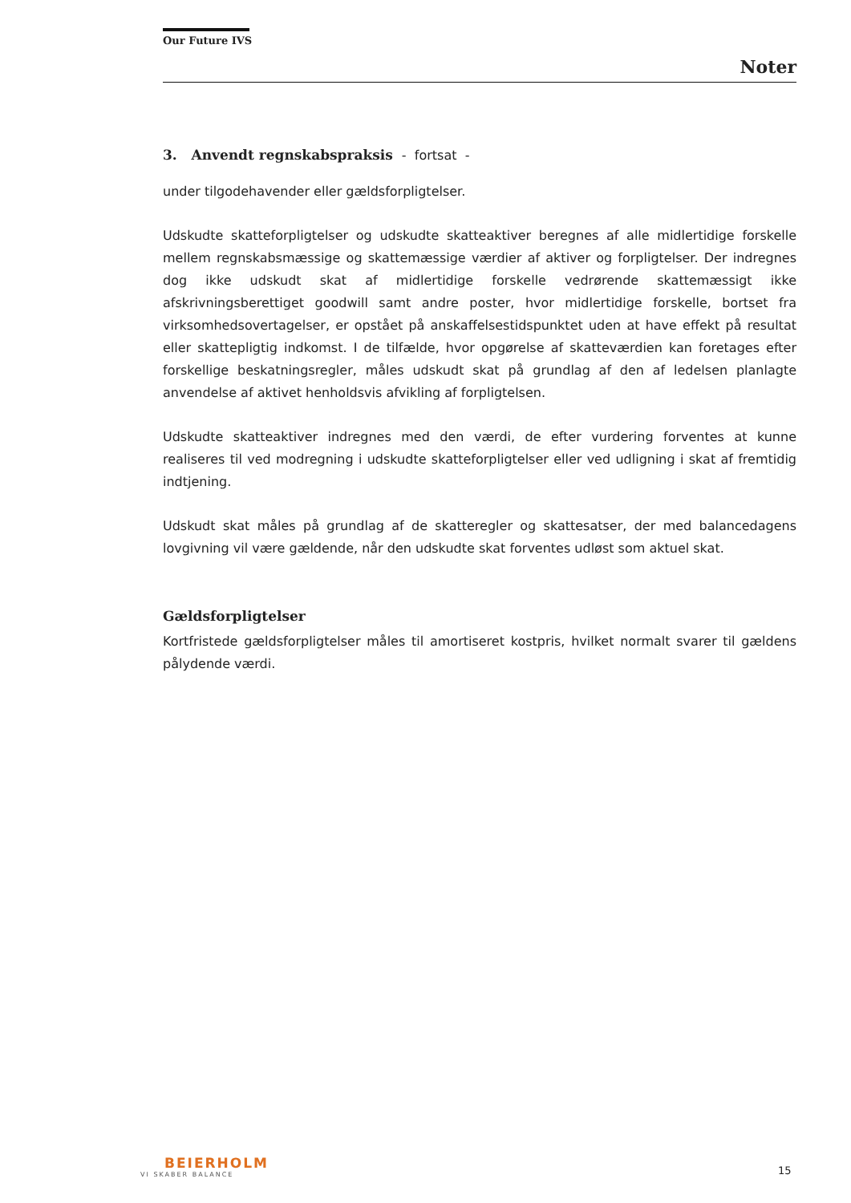Our Future IVS
Noter
3. Anvendt regnskabspraksis - fortsat -
under tilgodehavender eller gældsforpligtelser.
Udskudte skatteforpligtelser og udskudte skatteaktiver beregnes af alle midlertidige forskelle mellem regnskabsmæssige og skattemæssige værdier af aktiver og forpligtelser. Der indregnes dog ikke udskudt skat af midlertidige forskelle vedrørende skattemæssigt ikke afskrivningsberettiget goodwill samt andre poster, hvor midlertidige forskelle, bortset fra virksomhedsovertagelser, er opstået på anskaffelsestidspunktet uden at have effekt på resultat eller skattepligtig indkomst. I de tilfælde, hvor opgørelse af skatteværdien kan foretages efter forskellige beskatningsregler, måles udskudt skat på grundlag af den af ledelsen planlagte anvendelse af aktivet henholdsvis afvikling af forpligtelsen.
Udskudte skatteaktiver indregnes med den værdi, de efter vurdering forventes at kunne realiseres til ved modregning i udskudte skatteforpligtelser eller ved udligning i skat af fremtidig indtjening.
Udskudt skat måles på grundlag af de skatteregler og skattesatser, der med balancedagens lovgivning vil være gældende, når den udskudte skat forventes udløst som aktuel skat.
Gældsforpligtelser
Kortfristede gældsforpligtelser måles til amortiseret kostpris, hvilket normalt svarer til gældens pålydende værdi.
BEIERHOLM
VI SKABER BALANCE
15